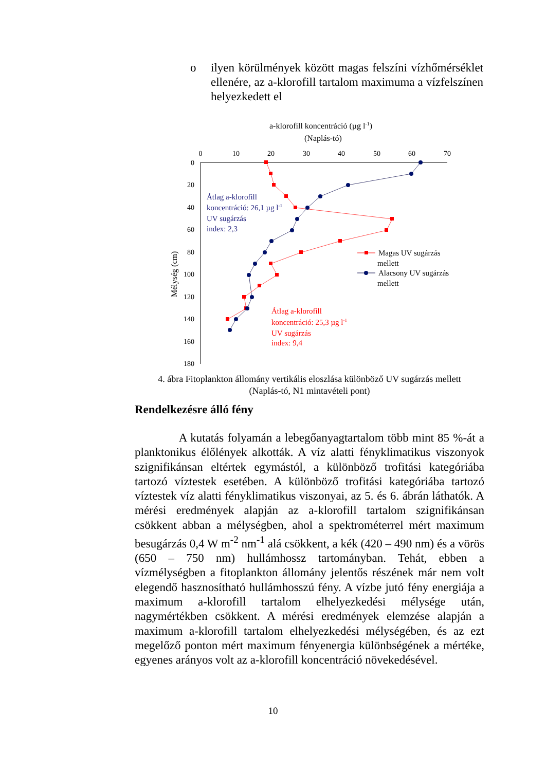o ilyen körülmények között magas felszíni vízhőmérséklet ellenére, az a-klorofill tartalom maximuma a vízfelszínen helyezkedett el
a-klorofill koncentráció (µg l-1)
(Naplás-tó)
0
10
20
30
40
50
60
70
0
20
40
60
80
100
120
140
160
180
Mélység (cm)
Átlag a-klorofill
koncentráció: 26,1 µg l-1
UV sugárzás
index: 2,3
Átlag a-klorofill
koncentráció: 25,3 µg l-1
UV sugárzás
index: 9,4
Magas UV sugárzás
mellett
Alacsony UV sugárzás
mellett
4. ábra Fitoplankton állomány vertikális eloszlása különböző UV sugárzás mellett
(Naplás-tó, N1 mintavételi pont)
Rendelkezésre álló fény
A kutatás folyamán a lebegőanyagtartalom több mint 85 %-át a planktonikus élőlények alkották. A víz alatti fényklimatikus viszonyok szignifikánsan eltértek egymástól, a különböző trofitási kategóriába tartozó víztestek esetében. A különböző trofitási kategóriába tartozó víztestek víz alatti fényklimatikus viszonyai, az 5. és 6. ábrán láthatók. A mérési eredmények alapján az a-klorofill tartalom szignifikánsan csökkent abban a mélységben, ahol a spektrométerrel mért maximum besugárzás 0,4 W m<sup>-2</sup> nm<sup>-1</sup> alá csökkent, a kék (420 – 490 nm) és a vörös (650 – 750 nm) hullámhossz tartományban. Tehát, ebben a vízmélységben a fitoplankton állomány jelentős részének már nem volt elegendő hasznosítható hullámhosszú fény. A vízbe jutó fény energiája a maximum a-klorofill tartalom elhelyezkedési mélysége után, nagymértékben csökkent. A mérési eredmények elemzése alapján a maximum a-klorofill tartalom elhelyezkedési mélységében, és az ezt megelőző ponton mért maximum fényenergia különbségének a mértéke, egyenes arányos volt az a-klorofill koncentráció növekedésével.
10